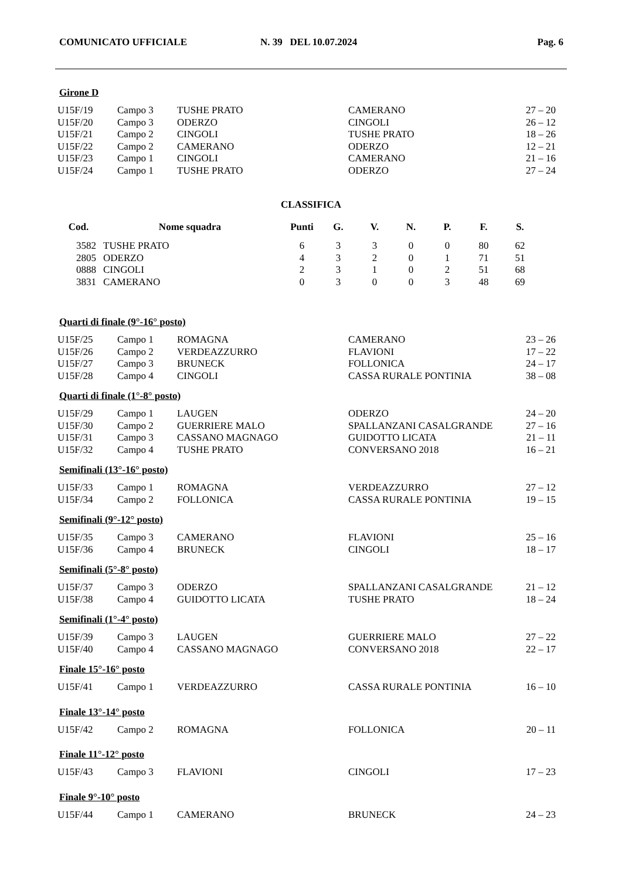COMUNICATO UFFICIALE N. 39 DEL 10.07.2024 Pag. 6
Girone D
| U15F/19 | Campo 3 | TUSHE PRATO | CAMERANO | 27 – 20 |
| U15F/20 | Campo 3 | ODERZO | CINGOLI | 26 – 12 |
| U15F/21 | Campo 2 | CINGOLI | TUSHE PRATO | 18 – 26 |
| U15F/22 | Campo 2 | CAMERANO | ODERZO | 12 – 21 |
| U15F/23 | Campo 1 | CINGOLI | CAMERANO | 21 – 16 |
| U15F/24 | Campo 1 | TUSHE PRATO | ODERZO | 27 – 24 |
CLASSIFICA
| Cod. | Nome squadra | Punti | G. | V. | N. | P. | F. | S. |
| --- | --- | --- | --- | --- | --- | --- | --- | --- |
| 3582 | TUSHE PRATO | 6 | 3 | 3 | 0 | 0 | 80 | 62 |
| 2805 | ODERZO | 4 | 3 | 2 | 0 | 1 | 71 | 51 |
| 0888 | CINGOLI | 2 | 3 | 1 | 0 | 2 | 51 | 68 |
| 3831 | CAMERANO | 0 | 3 | 0 | 0 | 3 | 48 | 69 |
Quarti di finale (9°-16° posto)
| U15F/25 | Campo 1 | ROMAGNA | CAMERANO | 23 – 26 |
| U15F/26 | Campo 2 | VERDEAZZURRO | FLAVIONI | 17 – 22 |
| U15F/27 | Campo 3 | BRUNECK | FOLLONICA | 24 – 17 |
| U15F/28 | Campo 4 | CINGOLI | CASSA RURALE PONTINIA | 38 – 08 |
Quarti di finale (1°-8° posto)
| U15F/29 | Campo 1 | LAUGEN | ODERZO | 24 – 20 |
| U15F/30 | Campo 2 | GUERRIERE MALO | SPALLANZANI CASALGRANDE | 27 – 16 |
| U15F/31 | Campo 3 | CASSANO MAGNAGO | GUIDOTTO LICATA | 21 – 11 |
| U15F/32 | Campo 4 | TUSHE PRATO | CONVERSANO 2018 | 16 – 21 |
Semifinali (13°-16° posto)
| U15F/33 | Campo 1 | ROMAGNA | VERDEAZZURRO | 27 – 12 |
| U15F/34 | Campo 2 | FOLLONICA | CASSA RURALE PONTINIA | 19 – 15 |
Semifinali (9°-12° posto)
| U15F/35 | Campo 3 | CAMERANO | FLAVIONI | 25 – 16 |
| U15F/36 | Campo 4 | BRUNECK | CINGOLI | 18 – 17 |
Semifinali (5°-8° posto)
| U15F/37 | Campo 3 | ODERZO | SPALLANZANI CASALGRANDE | 21 – 12 |
| U15F/38 | Campo 4 | GUIDOTTO LICATA | TUSHE PRATO | 18 – 24 |
Semifinali (1°-4° posto)
| U15F/39 | Campo 3 | LAUGEN | GUERRIERE MALO | 27 – 22 |
| U15F/40 | Campo 4 | CASSANO MAGNAGO | CONVERSANO 2018 | 22 – 17 |
Finale 15°-16° posto
| U15F/41 | Campo 1 | VERDEAZZURRO | CASSA RURALE PONTINIA | 16 – 10 |
Finale 13°-14° posto
| U15F/42 | Campo 2 | ROMAGNA | FOLLONICA | 20 – 11 |
Finale 11°-12° posto
| U15F/43 | Campo 3 | FLAVIONI | CINGOLI | 17 – 23 |
Finale 9°-10° posto
| U15F/44 | Campo 1 | CAMERANO | BRUNECK | 24 – 23 |